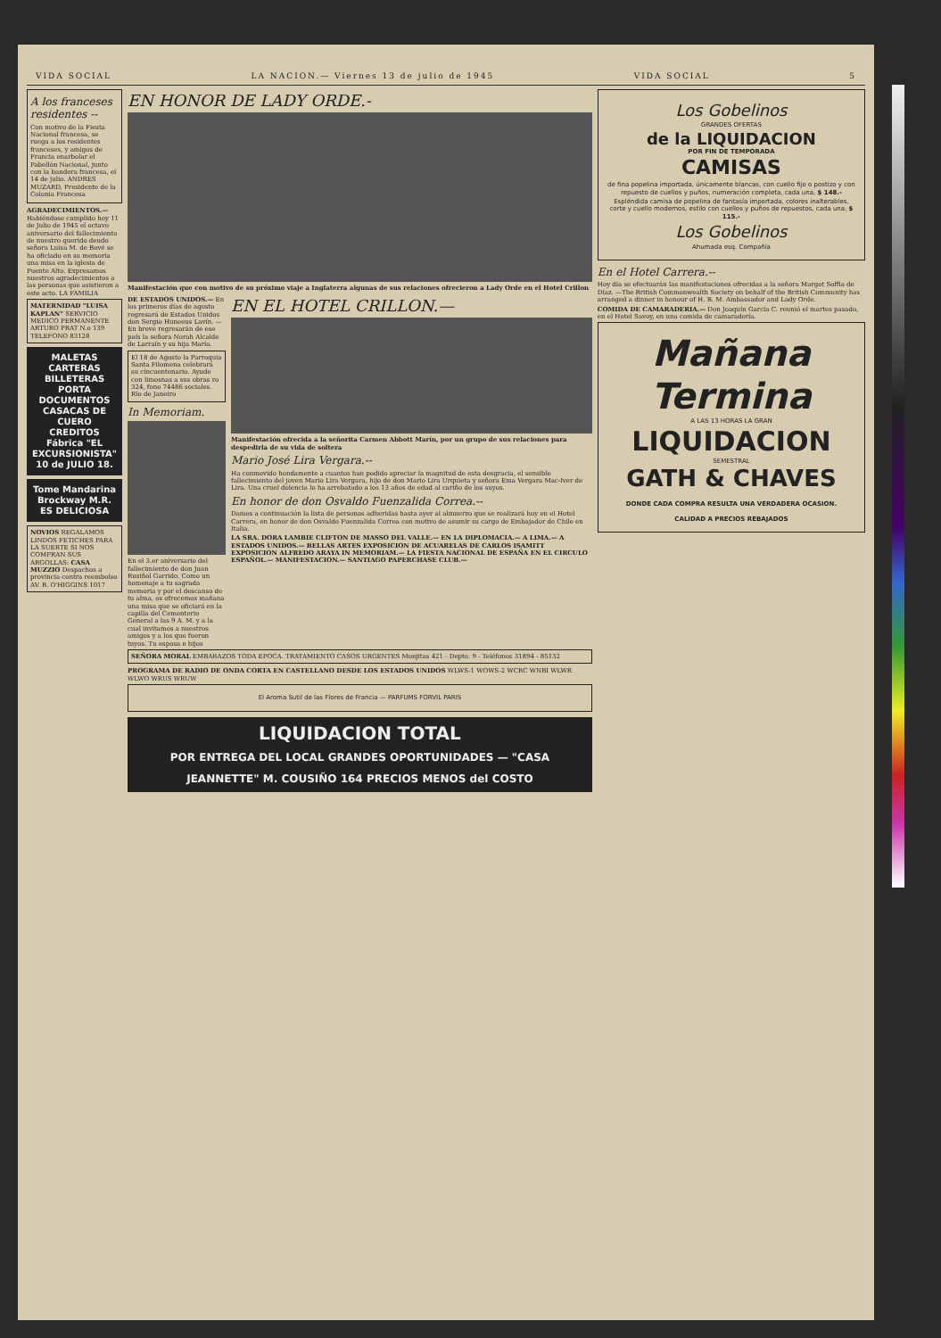VIDA SOCIAL LA NACION.— Viernes 13 de julio de 1945 VIDA SOCIAL 5
A los franceses residentes --
Con motivo de la Fiesta Nacional francesa, se ruega a los residentes franceses, y amigos de Francia enarbolar el Pabellón Nacional, junto con la bandera francesa, el 14 de julio. ANDRES MUZARD, Presidente de la Colonia Francesa
AGRADECIMIENTOS.— Habiéndose cumplido hoy 11 de Julio de 1945 el octavo aniversario del fallecimiento de nuestro querido deudo señora Luisa M. de Bové se ha oficiado en su memoria una misa en la iglesia de Puente Alto. Expresamos nuestros agradecimientos a las personas que asistieron a este acto. LA FAMILIA
MATERNIDAD "LUISA KAPLAN" SERVICIO MEDICO PERMANENTE ARTURO PRAT N.o 139 TELEFONO 83128
MALETAS CARTERAS BILLETERAS PORTA DOCUMENTOS CASACAS DE CUERO CREDITOS Fábrica "EL EXCURSIONISTA" 10 de JULIO 18.
Tome Mandarina Brockway M.R. ES DELICIOSA
NOVIOS REGALAMOS LINDOS FETICHES PARA LA SUERTE SI NOS COMPRAN SUS ARGOLLAS: CASA MUZZIO Despachos a provincia contra reembolso AV. B. O'HIGGINS 1017
EN HONOR DE LADY ORDE.-
Manifestación que con motivo de su próximo viaje a Inglaterra algunas de sus relaciones ofrecieron a Lady Orde en el Hotel Crillon
DE ESTADOS UNIDOS.— En los primeros días de agosto regresará de Estados Unidos don Sergio Huneeus Lavín. —En breve regresarán de ese país la señora Norah Alcalde de Larraín y su hija María.
El 18 de Agosto la Parroquia Santa Filomena celebrará su cincuentenario. Ayude con limosnas a sus obras ro 324, fono 74486 sociales. Río de Janeiro
In Memoriam.
En el 3.er aniversario del fallecimiento de don Juan Rusiñol Garrido. Como un homenaje a tu sagrada memoria y por el descanso de tu alma, os ofrecemos mañana una misa que se oficiará en la capilla del Cementerio General a las 9 A. M. y a la cual invitamos a nuestros amigos y a los que fueron tuyos. Tu esposa e hijos
EN EL HOTEL CRILLON.—
Manifestación ofrecida a la señorita Carmen Abbott Marín, por un grupo de sus relaciones para despedirla de su vida de soltera
Mario José Lira Vergara.--
Ha conmovido hondamente a cuantos han podido apreciar la magnitud de esta desgracia, el sensible fallecimiento del joven Mario Lira Vergara, hijo de don Mario Lira Urquieta y señora Ema Vergara Mac-Iver de Lira. Una cruel dolencia lo ha arrebatado a los 13 años de edad al cariño de los suyos.
En honor de don Osvaldo Fuenzalida Correa.--
Damos a continuación la lista de personas adheridas hasta ayer al almuerzo que se realizará hoy en el Hotel Carrera, en honor de don Osvaldo Fuenzalida Correa con motivo de asumir su cargo de Embajador de Chile en Italia.
LA SRA. DORA LAMBIE CLIFTON DE MASSO DEL VALLE.— EN LA DIPLOMACIA.— A LIMA.— A ESTADOS UNIDOS.— BELLAS ARTES EXPOSICION DE ACUARELAS DE CARLOS ISAMITT EXPOSICION ALFREDO ARAYA IN MEMORIAM.— LA FIESTA NACIONAL DE ESPAÑA EN EL CIRCULO ESPAÑOL.— MANIFESTACION.— SANTIAGO PAPERCHASE CLUB.—
SEÑORA MORAL EMBARAZOS TODA EPOCA. TRATAMIENTO CASOS URGENTES Monjitas 421 - Depto. 9 - Teléfonos 31894 - 85132
PROGRAMA DE RADIO DE ONDA CORTA EN CASTELLANO DESDE LOS ESTADOS UNIDOS WLWS-1 WOWS-2 WCRC WNBI WLWR WLWO WRUS WRUW
El Aroma Sutil de las Flores de Francia — PARFUMS FORVIL PARIS
LIQUIDACION TOTAL
POR ENTREGA DEL LOCAL GRANDES OPORTUNIDADES — "CASA JEANNETTE" M. COUSIÑO 164 PRECIOS MENOS del COSTO
Los Gobelinos
GRANDES OFERTAS
de la LIQUIDACION
POR FIN DE TEMPORADA
CAMISAS
de fina popelina importada, únicamente blancas, con cuello fijo o postizo y con repuesto de cuellos y puños, numeración completa, cada una, $ 148.-
Espléndida camisa de popelina de fantasía importada, colores inalterables, corte y cuello modernos, estilo con cuellos y puños de repuestos, cada una, $ 115.-
Los Gobelinos
Ahumada esq. Compañía
En el Hotel Carrera.--
Hoy día se efectuarán las manifestaciones ofrecidas a la señora Margot Soffia de Díaz. —The British Commonwealth Society on behalf of the British Community has arranged a dinner in honour of H. B. M. Ambassador and Lady Orde.
COMIDA DE CAMARADERIA.— Don Joaquín García C. reunió el martes pasado, en el Hotel Savoy, en una comida de camaradería.
Mañana Termina
A LAS 13 HORAS LA GRAN
LIQUIDACION
SEMESTRAL
GATH & CHAVES
DONDE CADA COMPRA RESULTA UNA VERDADERA OCASION.
CALIDAD A PRECIOS REBAJADOS